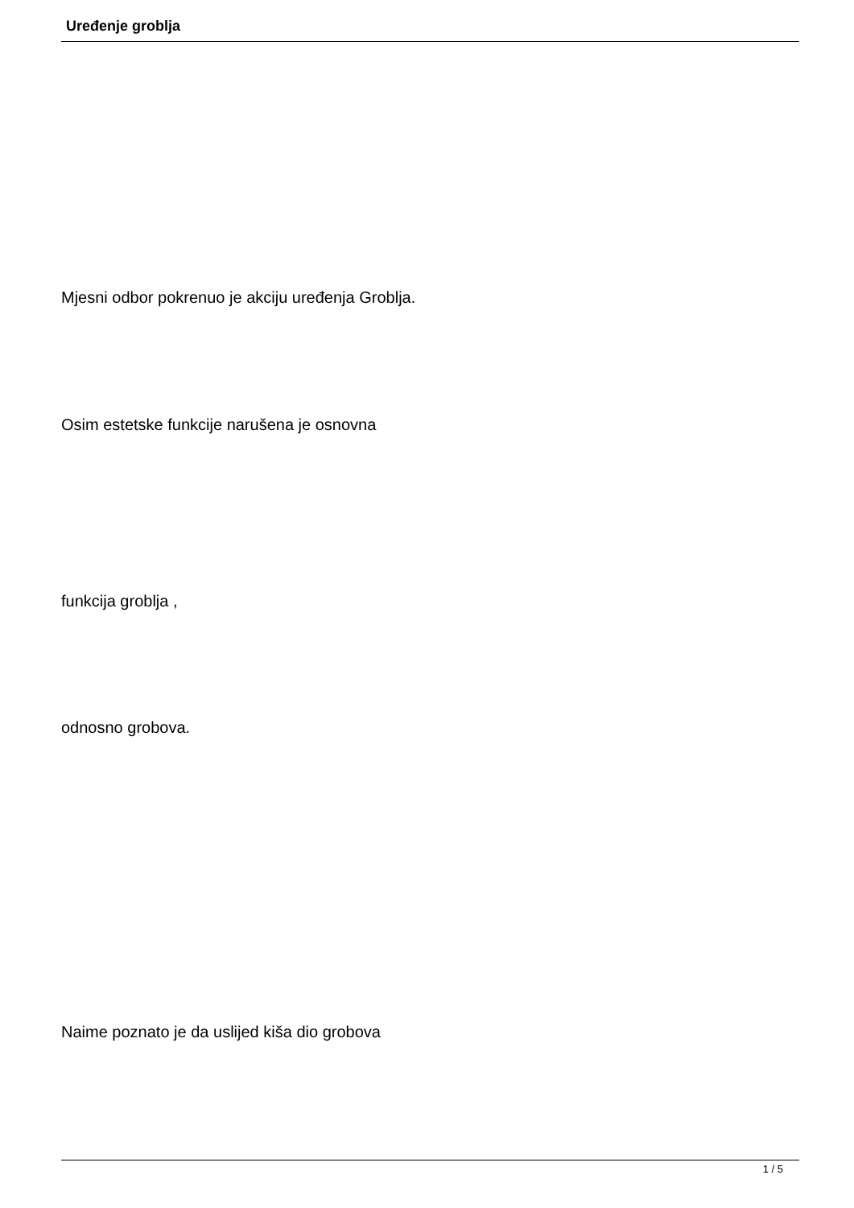Uređenje groblja
Mjesni odbor pokrenuo je akciju uređenja Groblja.
Osim estetske funkcije narušena je osnovna
funkcija groblja ,
odnosno grobova.
Naime poznato je da uslijed kiša dio grobova
1 / 5